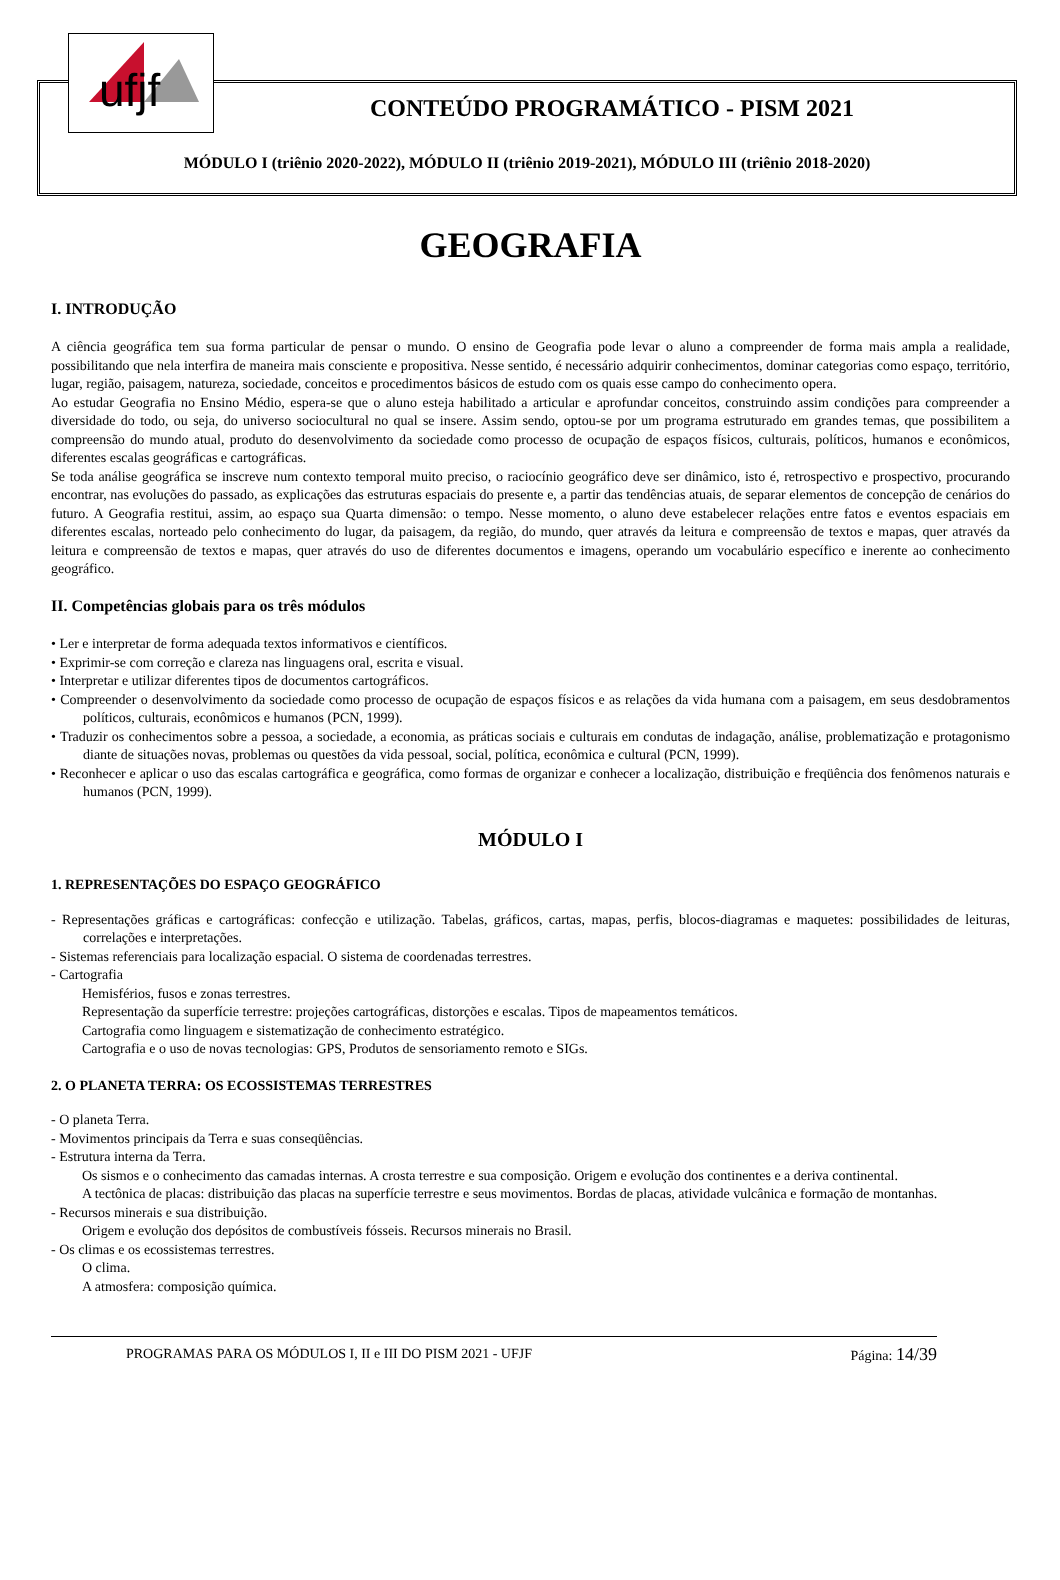ufjf
CONTEÚDO PROGRAMÁTICO - PISM 2021
MÓDULO I (triênio 2020-2022), MÓDULO II (triênio 2019-2021), MÓDULO III (triênio 2018-2020)
GEOGRAFIA
I. INTRODUÇÃO
A ciência geográfica tem sua forma particular de pensar o mundo. O ensino de Geografia pode levar o aluno a compreender de forma mais ampla a realidade, possibilitando que nela interfira de maneira mais consciente e propositiva. Nesse sentido, é necessário adquirir conhecimentos, dominar categorias como espaço, território, lugar, região, paisagem, natureza, sociedade, conceitos e procedimentos básicos de estudo com os quais esse campo do conhecimento opera.
Ao estudar Geografia no Ensino Médio, espera-se que o aluno esteja habilitado a articular e aprofundar conceitos, construindo assim condições para compreender a diversidade do todo, ou seja, do universo sociocultural no qual se insere. Assim sendo, optou-se por um programa estruturado em grandes temas, que possibilitem a compreensão do mundo atual, produto do desenvolvimento da sociedade como processo de ocupação de espaços físicos, culturais, políticos, humanos e econômicos, diferentes escalas geográficas e cartográficas.
Se toda análise geográfica se inscreve num contexto temporal muito preciso, o raciocínio geográfico deve ser dinâmico, isto é, retrospectivo e prospectivo, procurando encontrar, nas evoluções do passado, as explicações das estruturas espaciais do presente e, a partir das tendências atuais, de separar elementos de concepção de cenários do futuro. A Geografia restitui, assim, ao espaço sua Quarta dimensão: o tempo. Nesse momento, o aluno deve estabelecer relações entre fatos e eventos espaciais em diferentes escalas, norteado pelo conhecimento do lugar, da paisagem, da região, do mundo, quer através da leitura e compreensão de textos e mapas, quer através da leitura e compreensão de textos e mapas, quer através do uso de diferentes documentos e imagens, operando um vocabulário específico e inerente ao conhecimento geográfico.
II. Competências globais para os três módulos
• Ler e interpretar de forma adequada textos informativos e científicos.
• Exprimir-se com correção e clareza nas linguagens oral, escrita e visual.
• Interpretar e utilizar diferentes tipos de documentos cartográficos.
• Compreender o desenvolvimento da sociedade como processo de ocupação de espaços físicos e as relações da vida humana com a paisagem, em seus desdobramentos políticos, culturais, econômicos e humanos (PCN, 1999).
• Traduzir os conhecimentos sobre a pessoa, a sociedade, a economia, as práticas sociais e culturais em condutas de indagação, análise, problematização e protagonismo diante de situações novas, problemas ou questões da vida pessoal, social, política, econômica e cultural (PCN, 1999).
• Reconhecer e aplicar o uso das escalas cartográfica e geográfica, como formas de organizar e conhecer a localização, distribuição e freqüência dos fenômenos naturais e humanos (PCN, 1999).
MÓDULO I
1. REPRESENTAÇÕES DO ESPAÇO GEOGRÁFICO
- Representações gráficas e cartográficas: confecção e utilização. Tabelas, gráficos, cartas, mapas, perfis, blocos-diagramas e maquetes: possibilidades de leituras, correlações e interpretações.
- Sistemas referenciais para localização espacial. O sistema de coordenadas terrestres.
- Cartografia
Hemisférios, fusos e zonas terrestres.
Representação da superfície terrestre: projeções cartográficas, distorções e escalas. Tipos de mapeamentos temáticos.
Cartografia como linguagem e sistematização de conhecimento estratégico.
Cartografia e o uso de novas tecnologias: GPS, Produtos de sensoriamento remoto e SIGs.
2. O PLANETA TERRA: OS ECOSSISTEMAS TERRESTRES
- O planeta Terra.
- Movimentos principais da Terra e suas conseqüências.
- Estrutura interna da Terra.
Os sismos e o conhecimento das camadas internas. A crosta terrestre e sua composição. Origem e evolução dos continentes e a deriva continental.
A tectônica de placas: distribuição das placas na superfície terrestre e seus movimentos. Bordas de placas, atividade vulcânica e formação de montanhas.
- Recursos minerais e sua distribuição.
Origem e evolução dos depósitos de combustíveis fósseis. Recursos minerais no Brasil.
- Os climas e os ecossistemas terrestres.
O clima.
A atmosfera: composição química.
PROGRAMAS PARA OS MÓDULOS I, II e III DO PISM 2021 - UFJF Página: 14/39